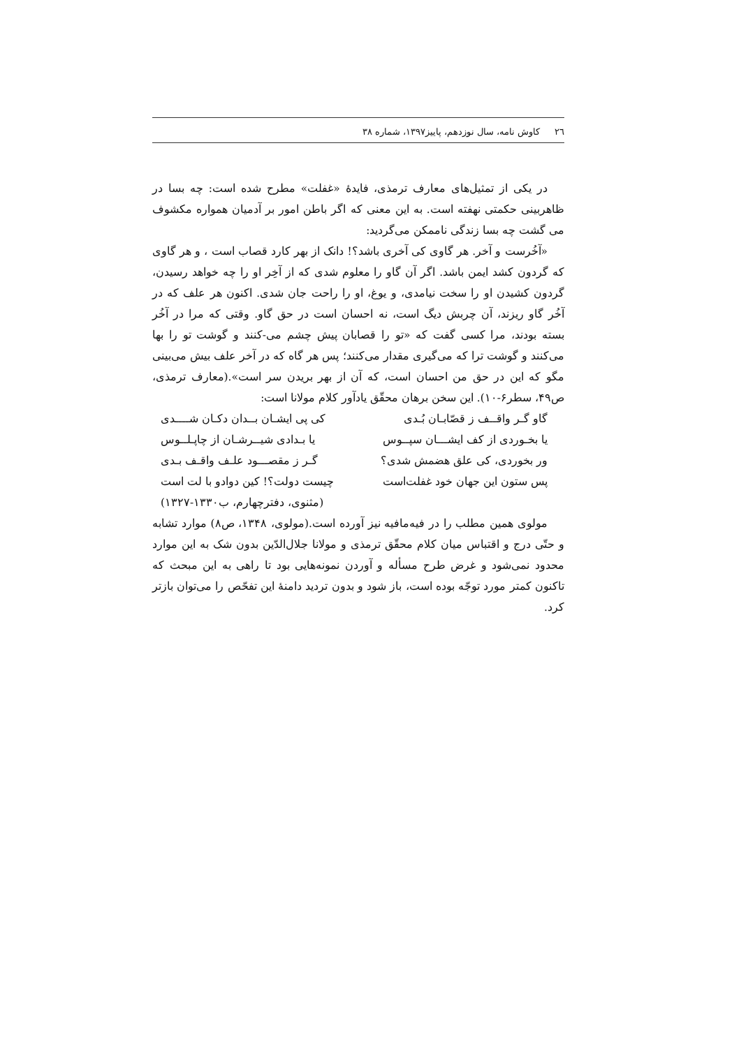٢٦ کاوش نامه، سال نوزدهم، پاییز١٣٩٧، شماره ٣٨
در یکی از تمثیل‌های معارف ترمذی، فایدۀ «غفلت» مطرح شده است: چه بسا در ظاهربینی حکمتی نهفته است. به این معنی که اگر باطن امور بر آدمیان همواره مکشوف می گشت چه بسا زندگی ناممکن می‌گردید:
«آخُرست و آخر. هر گاوی کی آخری باشد؟! دانک از بهر کارد قصاب است ، و هر گاوی که گردون کشد ایمن باشد. اگر آن گاو را معلوم شدی که از آخِر او را چه خواهد رسیدن، گردون کشیدن او را سخت نیامدی، و یوغ، او را راحت جان شدی. اکنون هر علف که در آخُر گاو ریزند، آن چربش دیگ است، نه احسان است در حق گاو. وقتی که مرا در آخُر بسته بودند، مرا کسی گفت که «تو را قصابان پیش چشم می-کنند و گوشت تو را بها می‌کنند و گوشت ترا که می‌گیری مقدار می‌کنند؛ پس هر گاه که در آخر علف بیش می‌بینی مگو که این در حق من احسان است، که آن از بهر بریدن سر است».(معارف ترمذی، ص۴۹، سطر۶-۱۰). این سخن برهان محقّق یادآور کلام مولانا است:
گاو گـر واقــف ز قصّابـان بُـدی کی پی ایشـان بــدان دکـان شــــدی
یا بخـوردی از کف ایشـــان سپــوس یا بـدادی شیــرشـان از چاپـلــوس
ور بخوردی، کی علق هضمش شدی؟ گـر ز مقصـــود علـف واقـف بـدی
پس ستون این جهان خود غفلت‌است چیست دولت؟! کین دوادو با لت است
(مثنوی، دفترچهارم، ب۱۳۳۰-۱۳۲۷)
مولوی همین مطلب را در فیه‌مافیه نیز آورده است.(مولوی، ۱۳۴۸، ص۸) موارد تشابه و حتّی درج و اقتباس میان کلام محقّق ترمذی و مولانا جلال‌الدّین بدون شک به این موارد محدود نمی‌شود و غرض طرح مسأله و آوردن نمونه‌هایی بود تا راهی به این مبحث که تاکنون کمتر مورد توجّه بوده است، باز شود و بدون تردید دامنۀ این تفحّص را می‌توان بازتر کرد.